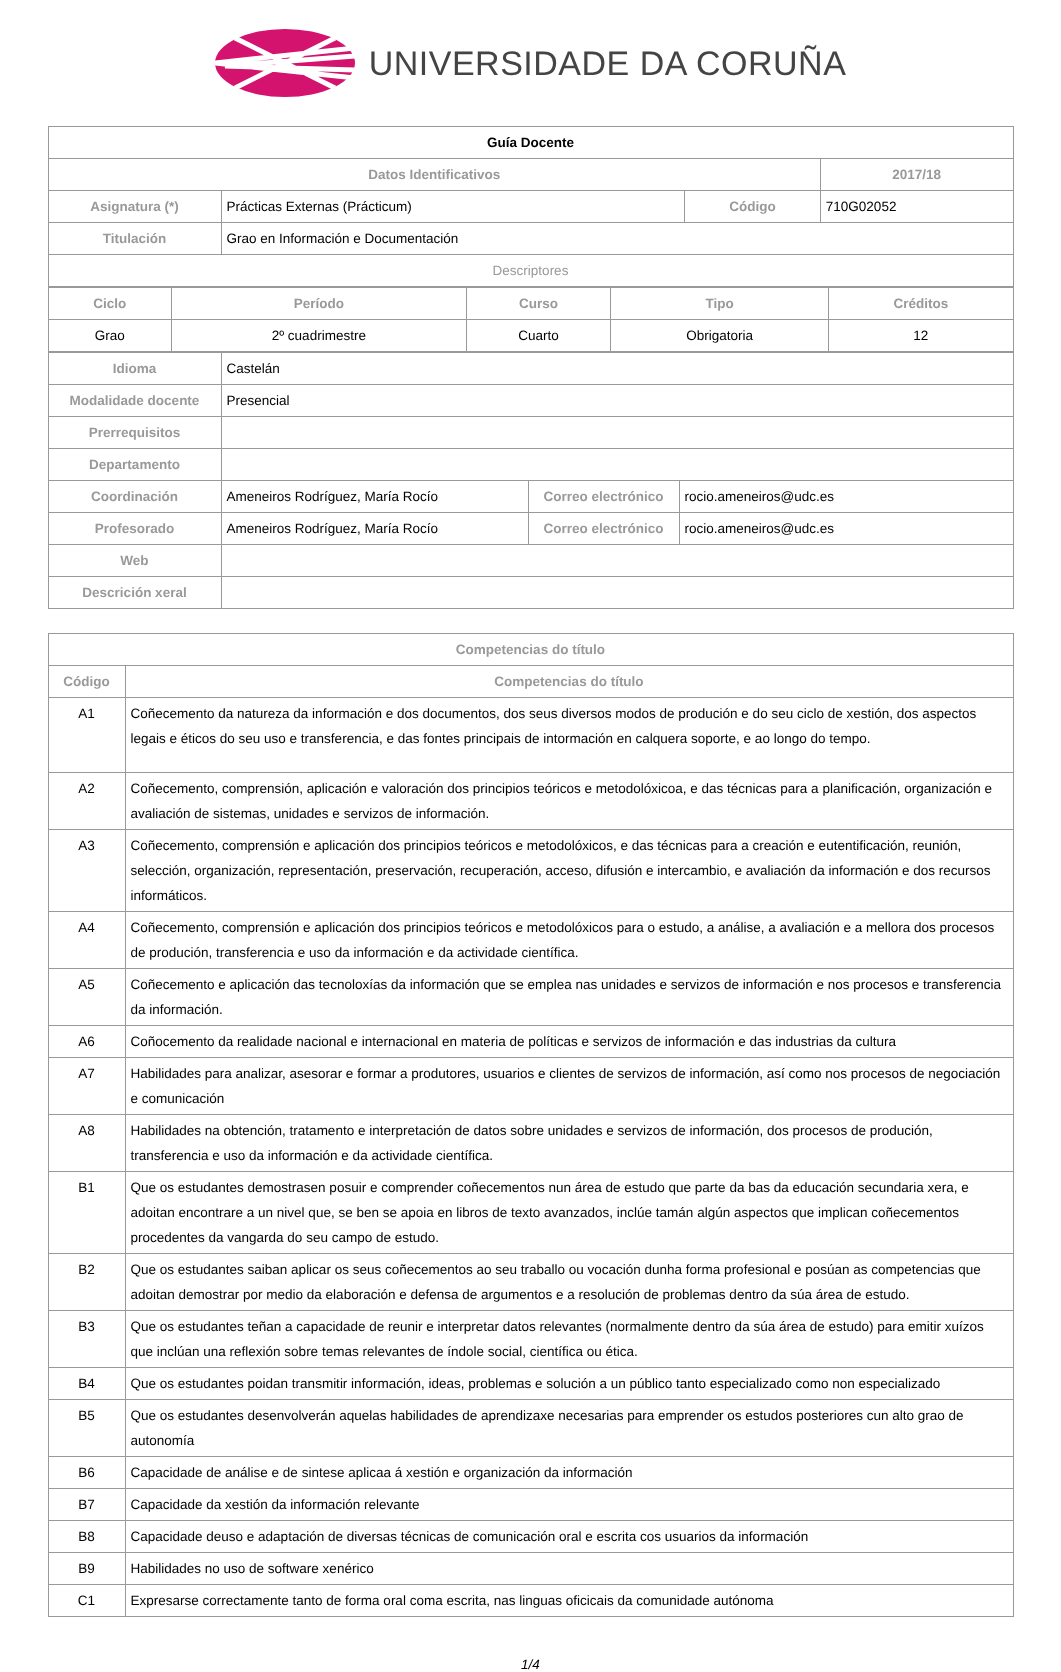UNIVERSIDADE DA CORUÑA
| Guía Docente | | | |
| Datos Identificativos | | | 2017/18 |
| Asignatura (*) | Prácticas Externas (Prácticum) | Código | 710G02052 |
| Titulación | Grao en Información e Documentación | | |
| Descriptores | | | |
| Ciclo | Período | Curso | Tipo | Créditos |
| --- | --- | --- | --- | --- |
| Grao | 2º cuadrimestre | Cuarto | Obrigatoria | 12 |
| Idioma | Castelán | | |
| Modalidade docente | Presencial | | |
| Prerrequisitos | | | |
| Departamento | | | |
| Coordinación | Ameneiros Rodríguez, María Rocío | Correo electrónico | rocio.ameneiros@udc.es |
| Profesorado | Ameneiros Rodríguez, María Rocío | Correo electrónico | rocio.ameneiros@udc.es |
| Web | | | |
| Descrición xeral | | | |
| Competencias do título | |
| --- | --- |
| Código | Competencias do título |
| A1 | Coñecemento da natureza da información e dos documentos, dos seus diversos modos de produción e do seu ciclo de xestión, dos aspectos legais e éticos do seu uso e transferencia, e das fontes principais de intormación en calquera soporte, e ao longo do tempo. |
| A2 | Coñecemento, comprensión, aplicación e valoración dos principios teóricos e metodolóxicoa, e das técnicas para a planificación, organización e avaliación de sistemas, unidades e servizos de información. |
| A3 | Coñecemento, comprensión e aplicación dos principios teóricos e metodolóxicos, e das técnicas para a creación e eutentificación, reunión, selección, organización, representación, preservación, recuperación, acceso, difusión e intercambio, e avaliación da información e dos recursos informáticos. |
| A4 | Coñecemento, comprensión e aplicación dos principios teóricos e metodolóxicos para o estudo, a análise, a avaliación e a mellora dos procesos de produción, transferencia e uso da información e da actividade científica. |
| A5 | Coñecemento e aplicación das tecnoloxías da información que se emplea nas unidades e servizos de información e nos procesos e transferencia da información. |
| A6 | Coñocemento da realidade nacional e internacional en materia de políticas e servizos de información e das industrias da cultura |
| A7 | Habilidades para analizar, asesorar e formar a produtores, usuarios e clientes de servizos de información, así como nos procesos de negociación e comunicación |
| A8 | Habilidades na obtención, tratamento e interpretación de datos sobre unidades e servizos de información, dos procesos de produción, transferencia e uso da información e da actividade científica. |
| B1 | Que os estudantes demostrasen posuir e comprender coñecementos nun área de estudo que parte da bas da educación secundaria xera, e adoitan encontrare a un nivel que, se ben se apoia en libros de texto avanzados, inclúe tamán algún aspectos que implican coñecementos procedentes da vangarda do seu campo de estudo. |
| B2 | Que os estudantes saiban aplicar os seus coñecementos ao seu traballo ou vocación dunha forma profesional e posúan as competencias que adoitan demostrar por medio da elaboración e defensa de argumentos e a resolución de problemas dentro da súa área de estudo. |
| B3 | Que os estudantes teñan a capacidade de reunir e interpretar datos relevantes (normalmente dentro da súa área de estudo) para emitir xuízos que inclúan una reflexión sobre temas relevantes de índole social, científica ou ética. |
| B4 | Que os estudantes poidan transmitir información, ideas, problemas e solución a un público tanto especializado como non especializado |
| B5 | Que os estudantes desenvolverán aquelas habilidades de aprendizaxe necesarias para emprender os estudos posteriores cun alto grao de autonomía |
| B6 | Capacidade de análise e de sintese aplicaa á xestión e organización da información |
| B7 | Capacidade da xestión da información relevante |
| B8 | Capacidade deuso e adaptación de diversas técnicas de comunicación oral e escrita cos usuarios da información |
| B9 | Habilidades no uso de software xenérico |
| C1 | Expresarse correctamente tanto de forma oral coma escrita, nas linguas oficicais da comunidade autónoma |
1/4